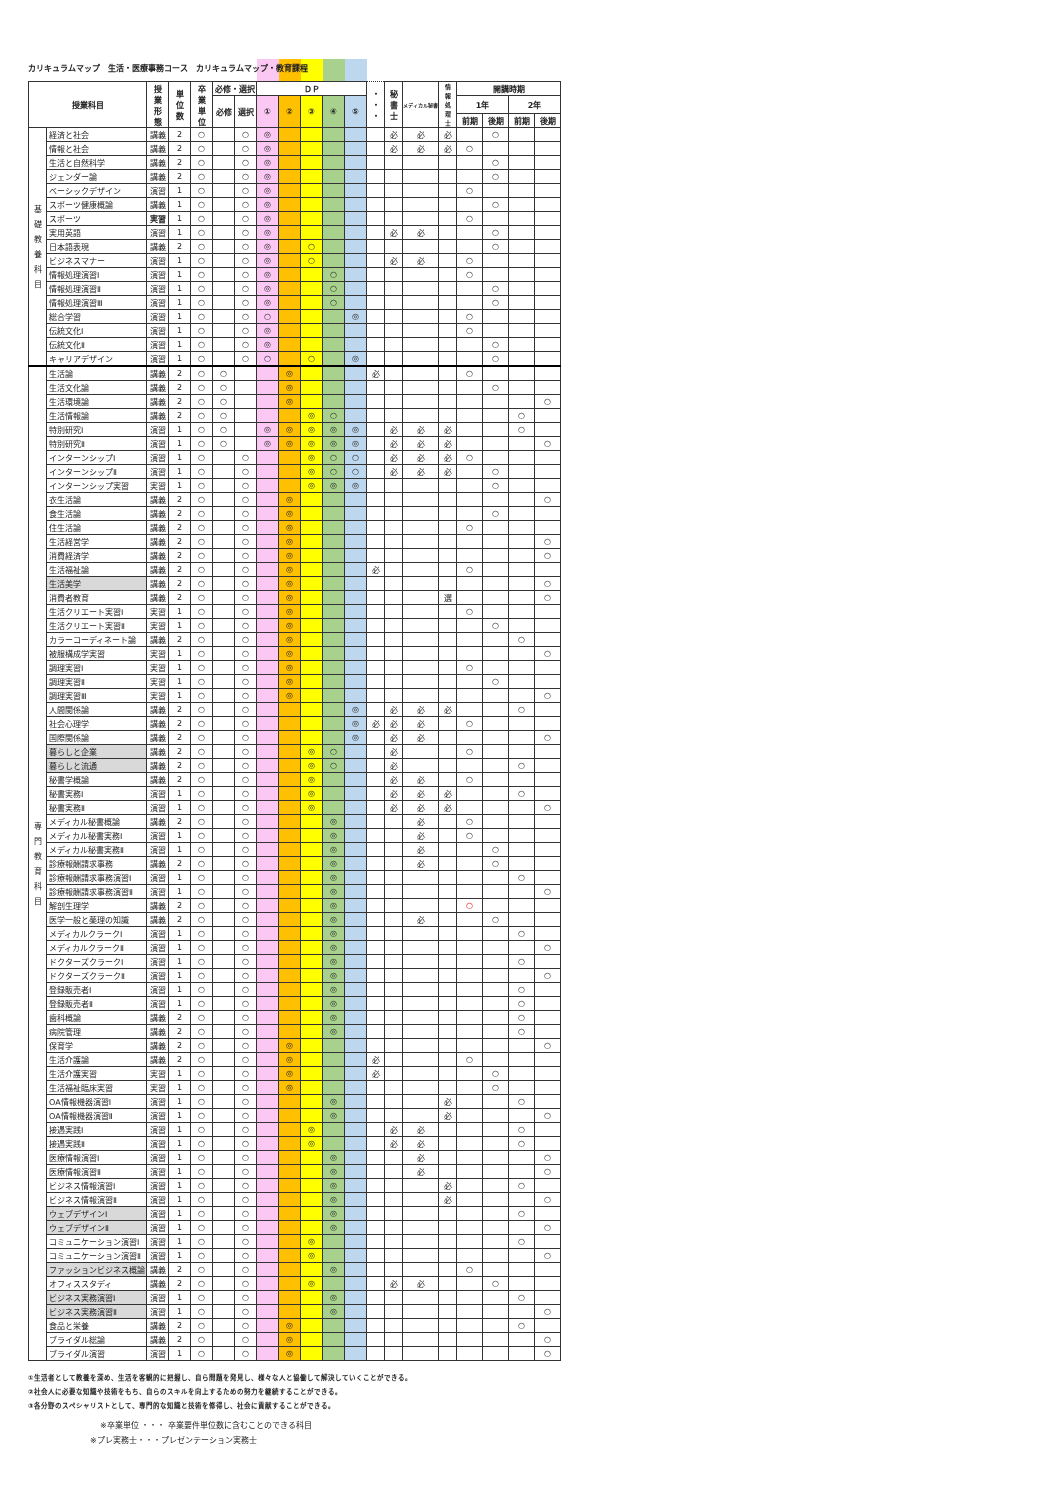カリキュラムマップ　生活・医療事務コース　カリキュラムマップ・教育課程
| 授業科目 | | 授 業 形 態 | 単 位 数 | 卒 業 単 位 | 必修・選択 | | ＤＰ | | | | | ・ ・ ・ | 秘 書 士 | メディカル秘書 | 情 報 処 理 士 | 開講時期 | | | |
| --- | --- | --- | --- | --- | --- | --- | --- | --- | --- | --- | --- | --- | --- | --- | --- | --- | --- | --- | --- |
| | | | | | 必修 | 選択 | ① | ② | ③ | ④ | ⑤ | | | | | 1年 | | 2年 | |
| | | | | | | | | | | | | | | | | 前期 | 後期 | 前期 | 後期 |
| 基 礎 教 養 科 目 | 経済と社会 | 講義 | 2 | ○ | | ○ | ◎ | | | | | | 必 | 必 | 必 | | ○ | | |
| | 情報と社会 | 講義 | 2 | ○ | | ○ | ◎ | | | | | | 必 | 必 | 必 | ○ | | | |
| | 生活と自然科学 | 講義 | 2 | ○ | | ○ | ◎ | | | | | | | | | | ○ | | |
| | ジェンダー論 | 講義 | 2 | ○ | | ○ | ◎ | | | | | | | | | | ○ | | |
| | ベーシックデザイン | 演習 | 1 | ○ | | ○ | ◎ | | | | | | | | | ○ | | | |
| | スポーツ健康概論 | 講義 | 1 | ○ | | ○ | ◎ | | | | | | | | | | ○ | | |
| | スポーツ | 実習 | 1 | ○ | | ○ | ◎ | | | | | | | | | ○ | | | |
| | 実用英語 | 演習 | 1 | ○ | | ○ | ◎ | | | | | | 必 | 必 | | | ○ | | |
| | 日本語表現 | 講義 | 2 | ○ | | ○ | ◎ | | ○ | | | | | | | | ○ | | |
| | ビジネスマナー | 演習 | 1 | ○ | | ○ | ◎ | | ○ | | | | 必 | 必 | | ○ | | | |
| | 情報処理演習Ⅰ | 演習 | 1 | ○ | | ○ | ◎ | | | ○ | | | | | | ○ | | | |
| | 情報処理演習Ⅱ | 演習 | 1 | ○ | | ○ | ◎ | | | ○ | | | | | | | ○ | | |
| | 情報処理演習Ⅲ | 演習 | 1 | ○ | | ○ | ◎ | | | ○ | | | | | | | ○ | | |
| | 総合学習 | 演習 | 1 | ○ | | ○ | ○ | | | | ◎ | | | | | ○ | | | |
| | 伝統文化Ⅰ | 演習 | 1 | ○ | | ○ | ◎ | | | | | | | | | ○ | | | |
| | 伝統文化Ⅱ | 演習 | 1 | ○ | | ○ | ◎ | | | | | | | | | | ○ | | |
| | キャリアデザイン | 演習 | 1 | ○ | | ○ | ○ | | ○ | | ◎ | | | | | | ○ | | |
| 専 門 教 育 科 目 | 生活論 | 講義 | 2 | ○ | ○ | | | ◎ | | | | 必 | | | | ○ | | | |
| | 生活文化論 | 講義 | 2 | ○ | ○ | | | ◎ | | | | | | | | | ○ | | |
| | 生活環境論 | 講義 | 2 | ○ | ○ | | | ◎ | | | | | | | | | | | ○ |
| | 生活情報論 | 講義 | 2 | ○ | ○ | | | | ◎ | ○ | | | | | | | | ○ | |
| | 特別研究Ⅰ | 演習 | 1 | ○ | ○ | | ◎ | ◎ | ◎ | ◎ | ◎ | | 必 | 必 | 必 | | | ○ | |
| | 特別研究Ⅱ | 演習 | 1 | ○ | ○ | | ◎ | ◎ | ◎ | ◎ | ◎ | | 必 | 必 | 必 | | | | ○ |
| | インターンシップⅠ | 演習 | 1 | ○ | | ○ | | | ◎ | ○ | ○ | | 必 | 必 | 必 | ○ | | | |
| | インターンシップⅡ | 演習 | 1 | ○ | | ○ | | | ◎ | ○ | ○ | | 必 | 必 | 必 | | ○ | | |
| | インターンシップ実習 | 実習 | 1 | ○ | | ○ | | | ◎ | ◎ | ◎ | | | | | | ○ | | |
| | 衣生活論 | 講義 | 2 | ○ | | ○ | | ◎ | | | | | | | | | | | ○ |
| | 食生活論 | 講義 | 2 | ○ | | ○ | | ◎ | | | | | | | | | ○ | | |
| | 住生活論 | 講義 | 2 | ○ | | ○ | | ◎ | | | | | | | | ○ | | | |
| | 生活経営学 | 講義 | 2 | ○ | | ○ | | ◎ | | | | | | | | | | | ○ |
| | 消費経済学 | 講義 | 2 | ○ | | ○ | | ◎ | | | | | | | | | | | ○ |
| | 生活福祉論 | 講義 | 2 | ○ | | ○ | | ◎ | | | | 必 | | | | ○ | | | |
| | 生活美学 | 講義 | 2 | ○ | | ○ | | ◎ | | | | | | | | | | | ○ |
| | 消費者教育 | 講義 | 2 | ○ | | ○ | | ◎ | | | | | | | 選 | | | | ○ |
| | 生活クリエート実習Ⅰ | 実習 | 1 | ○ | | ○ | | ◎ | | | | | | | | ○ | | | |
| | 生活クリエート実習Ⅱ | 実習 | 1 | ○ | | ○ | | ◎ | | | | | | | | | ○ | | |
| | カラーコーディネート論 | 講義 | 2 | ○ | | ○ | | ◎ | | | | | | | | | | ○ | |
| | 被服構成学実習 | 実習 | 1 | ○ | | ○ | | ◎ | | | | | | | | | | | ○ |
| | 調理実習Ⅰ | 実習 | 1 | ○ | | ○ | | ◎ | | | | | | | | ○ | | | |
| | 調理実習Ⅱ | 実習 | 1 | ○ | | ○ | | ◎ | | | | | | | | | ○ | | |
| | 調理実習Ⅲ | 実習 | 1 | ○ | | ○ | | ◎ | | | | | | | | | | | ○ |
| | 人間関係論 | 講義 | 2 | ○ | | ○ | | | | | ◎ | | 必 | 必 | 必 | | | ○ | |
| | 社会心理学 | 講義 | 2 | ○ | | ○ | | | | | ◎ | 必 | 必 | 必 | | ○ | | | |
| | 国際関係論 | 講義 | 2 | ○ | | ○ | | | | | ◎ | | 必 | 必 | | | | | ○ |
| | 暮らしと企業 | 講義 | 2 | ○ | | ○ | | | ◎ | ○ | | | 必 | | | ○ | | | |
| | 暮らしと流通 | 講義 | 2 | ○ | | ○ | | | ◎ | ○ | | | 必 | | | | | ○ | |
| | 秘書学概論 | 講義 | 2 | ○ | | ○ | | | ◎ | | | | 必 | 必 | | ○ | | | |
| | 秘書実務Ⅰ | 演習 | 1 | ○ | | ○ | | | ◎ | | | | 必 | 必 | 必 | | | ○ | |
| | 秘書実務Ⅱ | 演習 | 1 | ○ | | ○ | | | ◎ | | | | 必 | 必 | 必 | | | | ○ |
| | メディカル秘書概論 | 講義 | 2 | ○ | | ○ | | | | ◎ | | | | 必 | | ○ | | | |
| | メディカル秘書実務Ⅰ | 演習 | 1 | ○ | | ○ | | | | ◎ | | | | 必 | | ○ | | | |
| | メディカル秘書実務Ⅱ | 演習 | 1 | ○ | | ○ | | | | ◎ | | | | 必 | | | ○ | | |
| | 診療報酬請求事務 | 講義 | 2 | ○ | | ○ | | | | ◎ | | | | 必 | | | ○ | | |
| | 診療報酬請求事務演習Ⅰ | 演習 | 1 | ○ | | ○ | | | | ◎ | | | | | | | | ○ | |
| | 診療報酬請求事務演習Ⅱ | 演習 | 1 | ○ | | ○ | | | | ◎ | | | | | | | | | ○ |
| | 解剖生理学 | 講義 | 2 | ○ | | ○ | | | | ◎ | | | | | | ○ | | | |
| | 医学一般と薬理の知識 | 講義 | 2 | ○ | | ○ | | | | ◎ | | | | 必 | | | ○ | | |
| | メディカルクラークⅠ | 演習 | 1 | ○ | | ○ | | | | ◎ | | | | | | | | ○ | |
| | メディカルクラークⅡ | 演習 | 1 | ○ | | ○ | | | | ◎ | | | | | | | | | ○ |
| | ドクターズクラークⅠ | 演習 | 1 | ○ | | ○ | | | | ◎ | | | | | | | | ○ | |
| | ドクターズクラークⅡ | 演習 | 1 | ○ | | ○ | | | | ◎ | | | | | | | | | ○ |
| | 登録販売者Ⅰ | 演習 | 1 | ○ | | ○ | | | | ◎ | | | | | | | | ○ | |
| | 登録販売者Ⅱ | 演習 | 1 | ○ | | ○ | | | | ◎ | | | | | | | | ○ | |
| | 歯科概論 | 講義 | 2 | ○ | | ○ | | | | ◎ | | | | | | | | ○ | |
| | 病院管理 | 講義 | 2 | ○ | | ○ | | | | ◎ | | | | | | | | ○ | |
| | 保育学 | 講義 | 2 | ○ | | ○ | | ◎ | | | | | | | | | | | ○ |
| | 生活介護論 | 講義 | 2 | ○ | | ○ | | ◎ | | | | 必 | | | | ○ | | | |
| | 生活介護実習 | 実習 | 1 | ○ | | ○ | | ◎ | | | | 必 | | | | | ○ | | |
| | 生活福祉臨床実習 | 実習 | 1 | ○ | | ○ | | ◎ | | | | | | | | | ○ | | |
| | OA情報機器演習Ⅰ | 演習 | 1 | ○ | | ○ | | | | ◎ | | | | | 必 | | | ○ | |
| | OA情報機器演習Ⅱ | 演習 | 1 | ○ | | ○ | | | | ◎ | | | | | 必 | | | | ○ |
| | 接遇実践Ⅰ | 演習 | 1 | ○ | | ○ | | | ◎ | | | | 必 | 必 | | | | ○ | |
| | 接遇実践Ⅱ | 演習 | 1 | ○ | | ○ | | | ◎ | | | | 必 | 必 | | | | ○ | |
| | 医療情報演習Ⅰ | 演習 | 1 | ○ | | ○ | | | | ◎ | | | | 必 | | | | | ○ |
| | 医療情報演習Ⅱ | 演習 | 1 | ○ | | ○ | | | | ◎ | | | | 必 | | | | | ○ |
| | ビジネス情報演習Ⅰ | 演習 | 1 | ○ | | ○ | | | | ◎ | | | | | 必 | | | ○ | |
| | ビジネス情報演習Ⅱ | 演習 | 1 | ○ | | ○ | | | | ◎ | | | | | 必 | | | | ○ |
| | ウェブデザインⅠ | 演習 | 1 | ○ | | ○ | | | | ◎ | | | | | | | | ○ | |
| | ウェブデザインⅡ | 演習 | 1 | ○ | | ○ | | | | ◎ | | | | | | | | | ○ |
| | コミュニケーション演習Ⅰ | 演習 | 1 | ○ | | ○ | | | ◎ | | | | | | | | | ○ | |
| | コミュニケーション演習Ⅱ | 演習 | 1 | ○ | | ○ | | | ◎ | | | | | | | | | | ○ |
| | ファッションビジネス概論 | 講義 | 2 | ○ | | ○ | | | | ◎ | | | | | | ○ | | | |
| | オフィススタディ | 講義 | 2 | ○ | | ○ | | | ◎ | | | | 必 | 必 | | | ○ | | |
| | ビジネス実務演習Ⅰ | 演習 | 1 | ○ | | ○ | | | | ◎ | | | | | | | | ○ | |
| | ビジネス実務演習Ⅱ | 演習 | 1 | ○ | | ○ | | | | ◎ | | | | | | | | | ○ |
| | 食品と栄養 | 講義 | 2 | ○ | | ○ | | ◎ | | | | | | | | | | ○ | |
| | ブライダル総論 | 講義 | 2 | ○ | | ○ | | ◎ | | | | | | | | | | | ○ |
| | ブライダル演習 | 演習 | 1 | ○ | | ○ | | ◎ | | | | | | | | | | | ○ |
①生活者として教養を深め、生活を客観的に把握し、自ら問題を発見し、様々な人と協働して解決していくことができる。
②社会人に必要な知識や技術をもち、自らのスキルを向上するための努力を継続することができる。
③各分野のスペシャリストとして、専門的な知識と技術を修得し、社会に貢献することができる。
※卒業単位 ・・・ 卒業要件単位数に含むことのできる科目
※プレ実務士・・・プレゼンテーション実務士